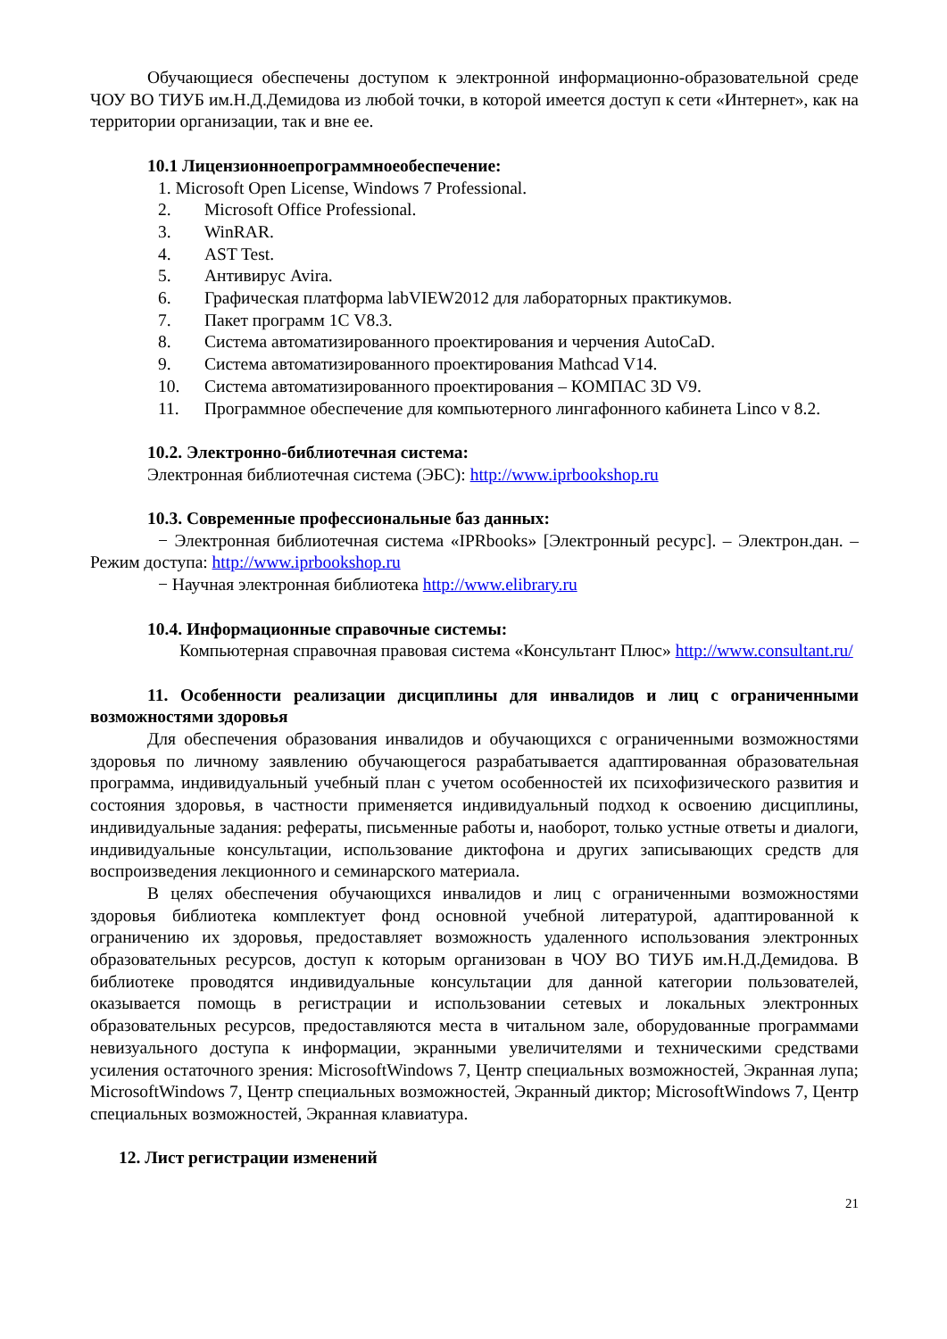Обучающиеся обеспечены доступом к электронной информационно-образовательной среде ЧОУ ВО ТИУБ им.Н.Д.Демидова из любой точки, в которой имеется доступ к сети «Интернет», как на территории организации, так и вне ее.
10.1 Лицензионноепрограммноеобеспечение:
1. Microsoft Open License, Windows 7 Professional.
2. Microsoft Office Professional.
3. WinRAR.
4. AST Test.
5. Антивирус Avira.
6. Графическая платформа labVIEW2012 для лабораторных практикумов.
7. Пакет программ 1С V8.3.
8. Система автоматизированного проектирования и черчения AutoCaD.
9. Система автоматизированного проектирования Mathcad V14.
10. Система автоматизированного проектирования – КОМПАС 3D V9.
11. Программное обеспечение для компьютерного лингафонного кабинета Linco v 8.2.
10.2. Электронно-библиотечная система:
Электронная библиотечная система (ЭБС): http://www.iprbookshop.ru
10.3. Современные профессиональные баз данных:
− Электронная библиотечная система «IPRbooks» [Электронный ресурс]. – Электрон.дан. – Режим доступа: http://www.iprbookshop.ru
− Научная электронная библиотека http://www.elibrary.ru
10.4. Информационные справочные системы:
Компьютерная справочная правовая система «Консультант Плюс» http://www.consultant.ru/
11. Особенности реализации дисциплины для инвалидов и лиц с ограниченными возможностями здоровья
Для обеспечения образования инвалидов и обучающихся с ограниченными возможностями здоровья по личному заявлению обучающегося разрабатывается адаптированная образовательная программа, индивидуальный учебный план с учетом особенностей их психофизического развития и состояния здоровья, в частности применяется индивидуальный подход к освоению дисциплины, индивидуальные задания: рефераты, письменные работы и, наоборот, только устные ответы и диалоги, индивидуальные консультации, использование диктофона и других записывающих средств для воспроизведения лекционного и семинарского материала.
В целях обеспечения обучающихся инвалидов и лиц с ограниченными возможностями здоровья библиотека комплектует фонд основной учебной литературой, адаптированной к ограничению их здоровья, предоставляет возможность удаленного использования электронных образовательных ресурсов, доступ к которым организован в ЧОУ ВО ТИУБ им.Н.Д.Демидова. В библиотеке проводятся индивидуальные консультации для данной категории пользователей, оказывается помощь в регистрации и использовании сетевых и локальных электронных образовательных ресурсов, предоставляются места в читальном зале, оборудованные программами невизуального доступа к информации, экранными увеличителями и техническими средствами усиления остаточного зрения: MicrosoftWindows 7, Центр специальных возможностей, Экранная лупа; MicrosoftWindows 7, Центр специальных возможностей, Экранный диктор; MicrosoftWindows 7, Центр специальных возможностей, Экранная клавиатура.
12. Лист регистрации изменений
21